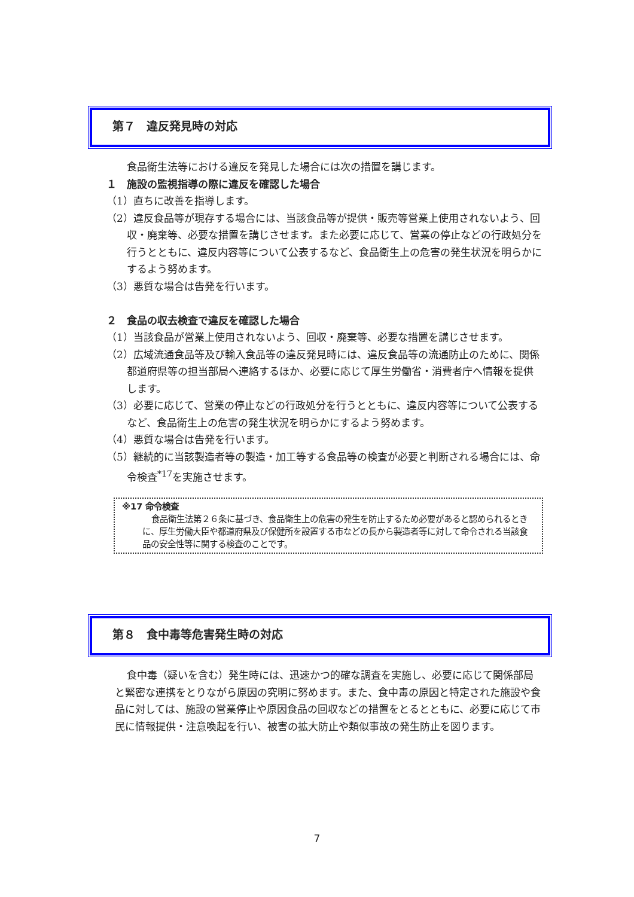第７　違反発見時の対応
食品衛生法等における違反を発見した場合には次の措置を講じます。
１　施設の監視指導の際に違反を確認した場合
（1）直ちに改善を指導します。
（2）違反食品等が現存する場合には、当該食品等が提供・販売等営業上使用されないよう、回収・廃棄等、必要な措置を講じさせます。また必要に応じて、営業の停止などの行政処分を行うとともに、違反内容等について公表するなど、食品衛生上の危害の発生状況を明らかにするよう努めます。
（3）悪質な場合は告発を行います。
２　食品の収去検査で違反を確認した場合
（1）当該食品が営業上使用されないよう、回収・廃棄等、必要な措置を講じさせます。
（2）広域流通食品等及び輸入食品等の違反発見時には、違反食品等の流通防止のために、関係都道府県等の担当部局へ連絡するほか、必要に応じて厚生労働省・消費者庁へ情報を提供します。
（3）必要に応じて、営業の停止などの行政処分を行うとともに、違反内容等について公表するなど、食品衛生上の危害の発生状況を明らかにするよう努めます。
（4）悪質な場合は告発を行います。
（5）継続的に当該製造者等の製造・加工等する食品等の検査が必要と判断される場合には、命令検査<sup>*17</sup>を実施させます。
※17 命令検査
食品衛生法第２６条に基づき、食品衛生上の危害の発生を防止するため必要があると認められるときに、厚生労働大臣や都道府県及び保健所を設置する市などの長から製造者等に対して命令される当該食品の安全性等に関する検査のことです。
第８　食中毒等危害発生時の対応
食中毒（疑いを含む）発生時には、迅速かつ的確な調査を実施し、必要に応じて関係部局と緊密な連携をとりながら原因の究明に努めます。また、食中毒の原因と特定された施設や食品に対しては、施設の営業停止や原因食品の回収などの措置をとるとともに、必要に応じて市民に情報提供・注意喚起を行い、被害の拡大防止や類似事故の発生防止を図ります。
7